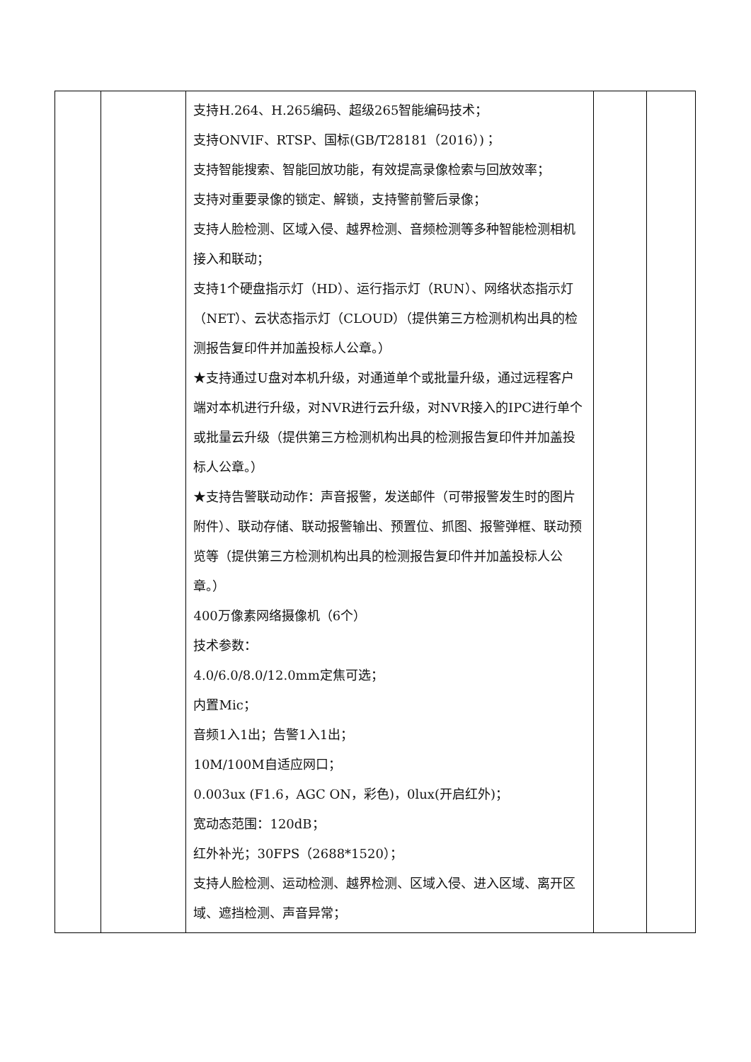| | | 支持H.264、H.265编码、超级265智能编码技术； 支持ONVIF、RTSP、国标(GB/T28181（2016）)； 支持智能搜索、智能回放功能，有效提高录像检索与回放效率； 支持对重要录像的锁定、解锁，支持警前警后录像； 支持人脸检测、区域入侵、越界检测、音频检测等多种智能检测相机接入和联动； 支持1个硬盘指示灯（HD）、运行指示灯（RUN）、网络状态指示灯（NET）、云状态指示灯（CLOUD）（提供第三方检测机构出具的检测报告复印件并加盖投标人公章。） ★支持通过U盘对本机升级，对通道单个或批量升级，通过远程客户端对本机进行升级，对NVR进行云升级，对NVR接入的IPC进行单个或批量云升级（提供第三方检测机构出具的检测报告复印件并加盖投标人公章。） ★支持告警联动动作：声音报警，发送邮件（可带报警发生时的图片附件）、联动存储、联动报警输出、预置位、抓图、报警弹框、联动预览等（提供第三方检测机构出具的检测报告复印件并加盖投标人公章。） 400万像素网络摄像机（6个） 技术参数： 4.0/6.0/8.0/12.0mm定焦可选； 内置Mic； 音频1入1出；告警1入1出； 10M/100M自适应网口； 0.003ux (F1.6，AGC ON，彩色)，0lux(开启红外)； 宽动态范围：120dB； 红外补光；30FPS（2688*1520）； 支持人脸检测、运动检测、越界检测、区域入侵、进入区域、离开区域、遮挡检测、声音异常； | | |